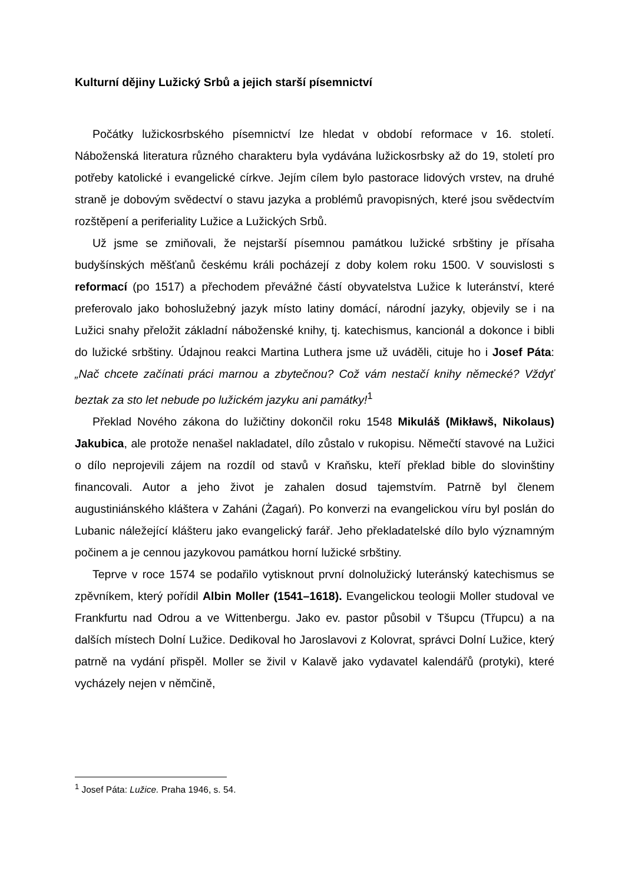Kulturní dějiny Lužický Srbů a jejich starší písemnictví
Počátky lužickosrbského písemnictví lze hledat v období reformace v 16. století. Náboženská literatura různého charakteru byla vydávána lužickosrbsky až do 19, století pro potřeby katolické i evangelické církve. Jejím cílem bylo pastorace lidových vrstev, na druhé straně je dobovým svědectví o stavu jazyka a problémů pravopisných, které jsou svědectvím rozštěpení a periferiality Lužice a Lužických Srbů.
Už jsme se zmiňovali, že nejstarší písemnou památkou lužické srbštiny je přísaha budyšínských měšťanů českému králi pocházejí z doby kolem roku 1500. V souvislosti s reformací (po 1517) a přechodem převážné částí obyvatelstva Lužice k luteránství, které preferovalo jako bohoslužebný jazyk místo latiny domácí, národní jazyky, objevily se i na Lužici snahy přeložit základní náboženské knihy, tj. katechismus, kancionál a dokonce i bibli do lužické srbštiny. Údajnou reakci Martina Luthera jsme už uváděli, cituje ho i Josef Páta: „Nač chcete začínati práci marnou a zbytečnou? Což vám nestačí knihy německé? Vždyť beztak za sto let nebude po lužickém jazyku ani památky!<sup>1</sup>
Překlad Nového zákona do lužičtiny dokončil roku 1548 Mikuláš (Mikławš, Nikolaus) Jakubica, ale protože nenašel nakladatel, dílo zůstalo v rukopisu. Němečtí stavové na Lužici o dílo neprojevili zájem na rozdíl od stavů v Kraňsku, kteří překlad bible do slovinštiny financovali. Autor a jeho život je zahalen dosud tajemstvím. Patrně byl členem augustiniánského kláštera v Zaháni (Żagań). Po konverzi na evangelickou víru byl poslán do Lubanic náležející klášteru jako evangelický farář. Jeho překladatelské dílo bylo významným počinem a je cennou jazykovou památkou horní lužické srbštiny.
Teprve v roce 1574 se podařilo vytisknout první dolnolužický luteránský katechismus se zpěvníkem, který pořídil Albin Moller (1541–1618). Evangelickou teologii Moller studoval ve Frankfurtu nad Odrou a ve Wittenbergu. Jako ev. pastor působil v Tšupcu (Třupcu) a na dalších místech Dolní Lužice. Dedikoval ho Jaroslavovi z Kolovrat, správci Dolní Lužice, který patrně na vydání přispěl. Moller se živil v Kalavě jako vydavatel kalendářů (protyki), které vycházely nejen v němčině,
<sup>1</sup> Josef Páta: Lužice. Praha 1946, s. 54.